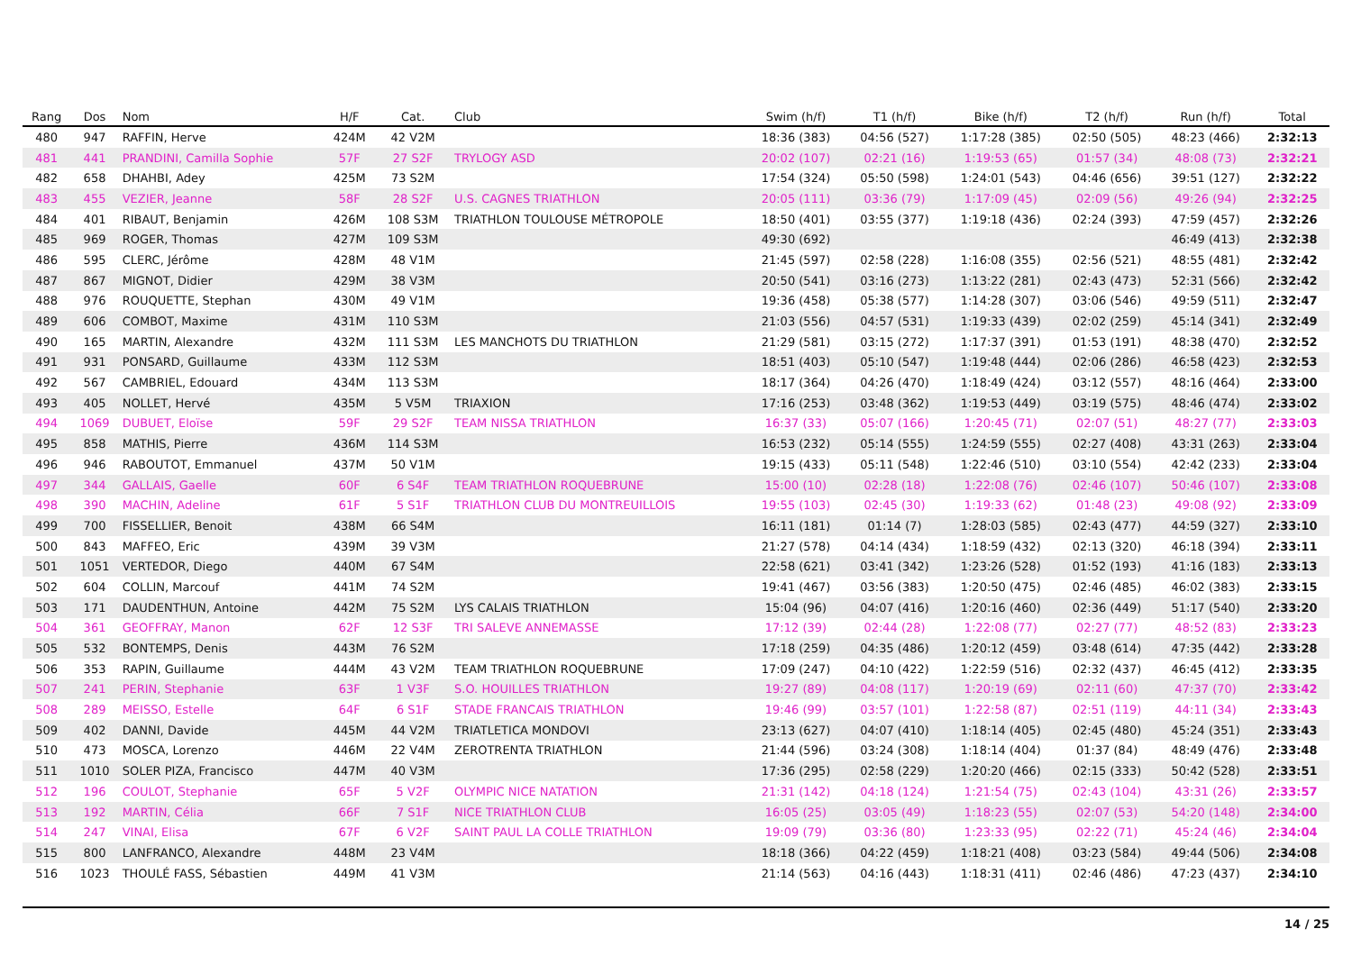| Rang | Dos | Nom | H/F | Cat. | Club | Swim (h/f) | T1 (h/f) | Bike (h/f) | T2 (h/f) | Run (h/f) | Total |
| --- | --- | --- | --- | --- | --- | --- | --- | --- | --- | --- | --- |
| 480 | 947 | RAFFIN, Herve | 424M | 42 V2M | | 18:36 (383) | 04:56 (527) | 1:17:28 (385) | 02:50 (505) | 48:23 (466) | 2:32:13 |
| 481 | 441 | PRANDINI, Camilla Sophie | 57F | 27 S2F | TRYLOGY ASD | 20:02 (107) | 02:21 (16) | 1:19:53 (65) | 01:57 (34) | 48:08 (73) | 2:32:21 |
| 482 | 658 | DHAHBI, Adey | 425M | 73 S2M | | 17:54 (324) | 05:50 (598) | 1:24:01 (543) | 04:46 (656) | 39:51 (127) | 2:32:22 |
| 483 | 455 | VEZIER, Jeanne | 58F | 28 S2F | U.S. CAGNES TRIATHLON | 20:05 (111) | 03:36 (79) | 1:17:09 (45) | 02:09 (56) | 49:26 (94) | 2:32:25 |
| 484 | 401 | RIBAUT, Benjamin | 426M | 108 S3M | TRIATHLON TOULOUSE MÉTROPOLE | 18:50 (401) | 03:55 (377) | 1:19:18 (436) | 02:24 (393) | 47:59 (457) | 2:32:26 |
| 485 | 969 | ROGER, Thomas | 427M | 109 S3M | | 49:30 (692) | | | | 46:49 (413) | 2:32:38 |
| 486 | 595 | CLERC, Jérôme | 428M | 48 V1M | | 21:45 (597) | 02:58 (228) | 1:16:08 (355) | 02:56 (521) | 48:55 (481) | 2:32:42 |
| 487 | 867 | MIGNOT, Didier | 429M | 38 V3M | | 20:50 (541) | 03:16 (273) | 1:13:22 (281) | 02:43 (473) | 52:31 (566) | 2:32:42 |
| 488 | 976 | ROUQUETTE, Stephan | 430M | 49 V1M | | 19:36 (458) | 05:38 (577) | 1:14:28 (307) | 03:06 (546) | 49:59 (511) | 2:32:47 |
| 489 | 606 | COMBOT, Maxime | 431M | 110 S3M | | 21:03 (556) | 04:57 (531) | 1:19:33 (439) | 02:02 (259) | 45:14 (341) | 2:32:49 |
| 490 | 165 | MARTIN, Alexandre | 432M | 111 S3M | LES MANCHOTS DU TRIATHLON | 21:29 (581) | 03:15 (272) | 1:17:37 (391) | 01:53 (191) | 48:38 (470) | 2:32:52 |
| 491 | 931 | PONSARD, Guillaume | 433M | 112 S3M | | 18:51 (403) | 05:10 (547) | 1:19:48 (444) | 02:06 (286) | 46:58 (423) | 2:32:53 |
| 492 | 567 | CAMBRIEL, Edouard | 434M | 113 S3M | | 18:17 (364) | 04:26 (470) | 1:18:49 (424) | 03:12 (557) | 48:16 (464) | 2:33:00 |
| 493 | 405 | NOLLET, Hervé | 435M | 5 V5M | TRIAXION | 17:16 (253) | 03:48 (362) | 1:19:53 (449) | 03:19 (575) | 48:46 (474) | 2:33:02 |
| 494 | 1069 | DUBUET, Eloïse | 59F | 29 S2F | TEAM NISSA TRIATHLON | 16:37 (33) | 05:07 (166) | 1:20:45 (71) | 02:07 (51) | 48:27 (77) | 2:33:03 |
| 495 | 858 | MATHIS, Pierre | 436M | 114 S3M | | 16:53 (232) | 05:14 (555) | 1:24:59 (555) | 02:27 (408) | 43:31 (263) | 2:33:04 |
| 496 | 946 | RABOUTOT, Emmanuel | 437M | 50 V1M | | 19:15 (433) | 05:11 (548) | 1:22:46 (510) | 03:10 (554) | 42:42 (233) | 2:33:04 |
| 497 | 344 | GALLAIS, Gaelle | 60F | 6 S4F | TEAM TRIATHLON ROQUEBRUNE | 15:00 (10) | 02:28 (18) | 1:22:08 (76) | 02:46 (107) | 50:46 (107) | 2:33:08 |
| 498 | 390 | MACHIN, Adeline | 61F | 5 S1F | TRIATHLON CLUB DU MONTREUILLOIS | 19:55 (103) | 02:45 (30) | 1:19:33 (62) | 01:48 (23) | 49:08 (92) | 2:33:09 |
| 499 | 700 | FISSELLIER, Benoit | 438M | 66 S4M | | 16:11 (181) | 01:14 (7) | 1:28:03 (585) | 02:43 (477) | 44:59 (327) | 2:33:10 |
| 500 | 843 | MAFFEO, Eric | 439M | 39 V3M | | 21:27 (578) | 04:14 (434) | 1:18:59 (432) | 02:13 (320) | 46:18 (394) | 2:33:11 |
| 501 | 1051 | VERTEDOR, Diego | 440M | 67 S4M | | 22:58 (621) | 03:41 (342) | 1:23:26 (528) | 01:52 (193) | 41:16 (183) | 2:33:13 |
| 502 | 604 | COLLIN, Marcouf | 441M | 74 S2M | | 19:41 (467) | 03:56 (383) | 1:20:50 (475) | 02:46 (485) | 46:02 (383) | 2:33:15 |
| 503 | 171 | DAUDENTHUN, Antoine | 442M | 75 S2M | LYS CALAIS TRIATHLON | 15:04 (96) | 04:07 (416) | 1:20:16 (460) | 02:36 (449) | 51:17 (540) | 2:33:20 |
| 504 | 361 | GEOFFRAY, Manon | 62F | 12 S3F | TRI SALEVE ANNEMASSE | 17:12 (39) | 02:44 (28) | 1:22:08 (77) | 02:27 (77) | 48:52 (83) | 2:33:23 |
| 505 | 532 | BONTEMPS, Denis | 443M | 76 S2M | | 17:18 (259) | 04:35 (486) | 1:20:12 (459) | 03:48 (614) | 47:35 (442) | 2:33:28 |
| 506 | 353 | RAPIN, Guillaume | 444M | 43 V2M | TEAM TRIATHLON ROQUEBRUNE | 17:09 (247) | 04:10 (422) | 1:22:59 (516) | 02:32 (437) | 46:45 (412) | 2:33:35 |
| 507 | 241 | PERIN, Stephanie | 63F | 1 V3F | S.O. HOUILLES TRIATHLON | 19:27 (89) | 04:08 (117) | 1:20:19 (69) | 02:11 (60) | 47:37 (70) | 2:33:42 |
| 508 | 289 | MEISSO, Estelle | 64F | 6 S1F | STADE FRANCAIS TRIATHLON | 19:46 (99) | 03:57 (101) | 1:22:58 (87) | 02:51 (119) | 44:11 (34) | 2:33:43 |
| 509 | 402 | DANNI, Davide | 445M | 44 V2M | TRIATLETICA MONDOVI | 23:13 (627) | 04:07 (410) | 1:18:14 (405) | 02:45 (480) | 45:24 (351) | 2:33:43 |
| 510 | 473 | MOSCA, Lorenzo | 446M | 22 V4M | ZEROTRENTA TRIATHLON | 21:44 (596) | 03:24 (308) | 1:18:14 (404) | 01:37 (84) | 48:49 (476) | 2:33:48 |
| 511 | 1010 | SOLER PIZA, Francisco | 447M | 40 V3M | | 17:36 (295) | 02:58 (229) | 1:20:20 (466) | 02:15 (333) | 50:42 (528) | 2:33:51 |
| 512 | 196 | COULOT, Stephanie | 65F | 5 V2F | OLYMPIC NICE NATATION | 21:31 (142) | 04:18 (124) | 1:21:54 (75) | 02:43 (104) | 43:31 (26) | 2:33:57 |
| 513 | 192 | MARTIN, Célia | 66F | 7 S1F | NICE TRIATHLON CLUB | 16:05 (25) | 03:05 (49) | 1:18:23 (55) | 02:07 (53) | 54:20 (148) | 2:34:00 |
| 514 | 247 | VINAI, Elisa | 67F | 6 V2F | SAINT PAUL LA COLLE TRIATHLON | 19:09 (79) | 03:36 (80) | 1:23:33 (95) | 02:22 (71) | 45:24 (46) | 2:34:04 |
| 515 | 800 | LANFRANCO, Alexandre | 448M | 23 V4M | | 18:18 (366) | 04:22 (459) | 1:18:21 (408) | 03:23 (584) | 49:44 (506) | 2:34:08 |
| 516 | 1023 | THOULÉ FASS, Sébastien | 449M | 41 V3M | | 21:14 (563) | 04:16 (443) | 1:18:31 (411) | 02:46 (486) | 47:23 (437) | 2:34:10 |
14 / 25